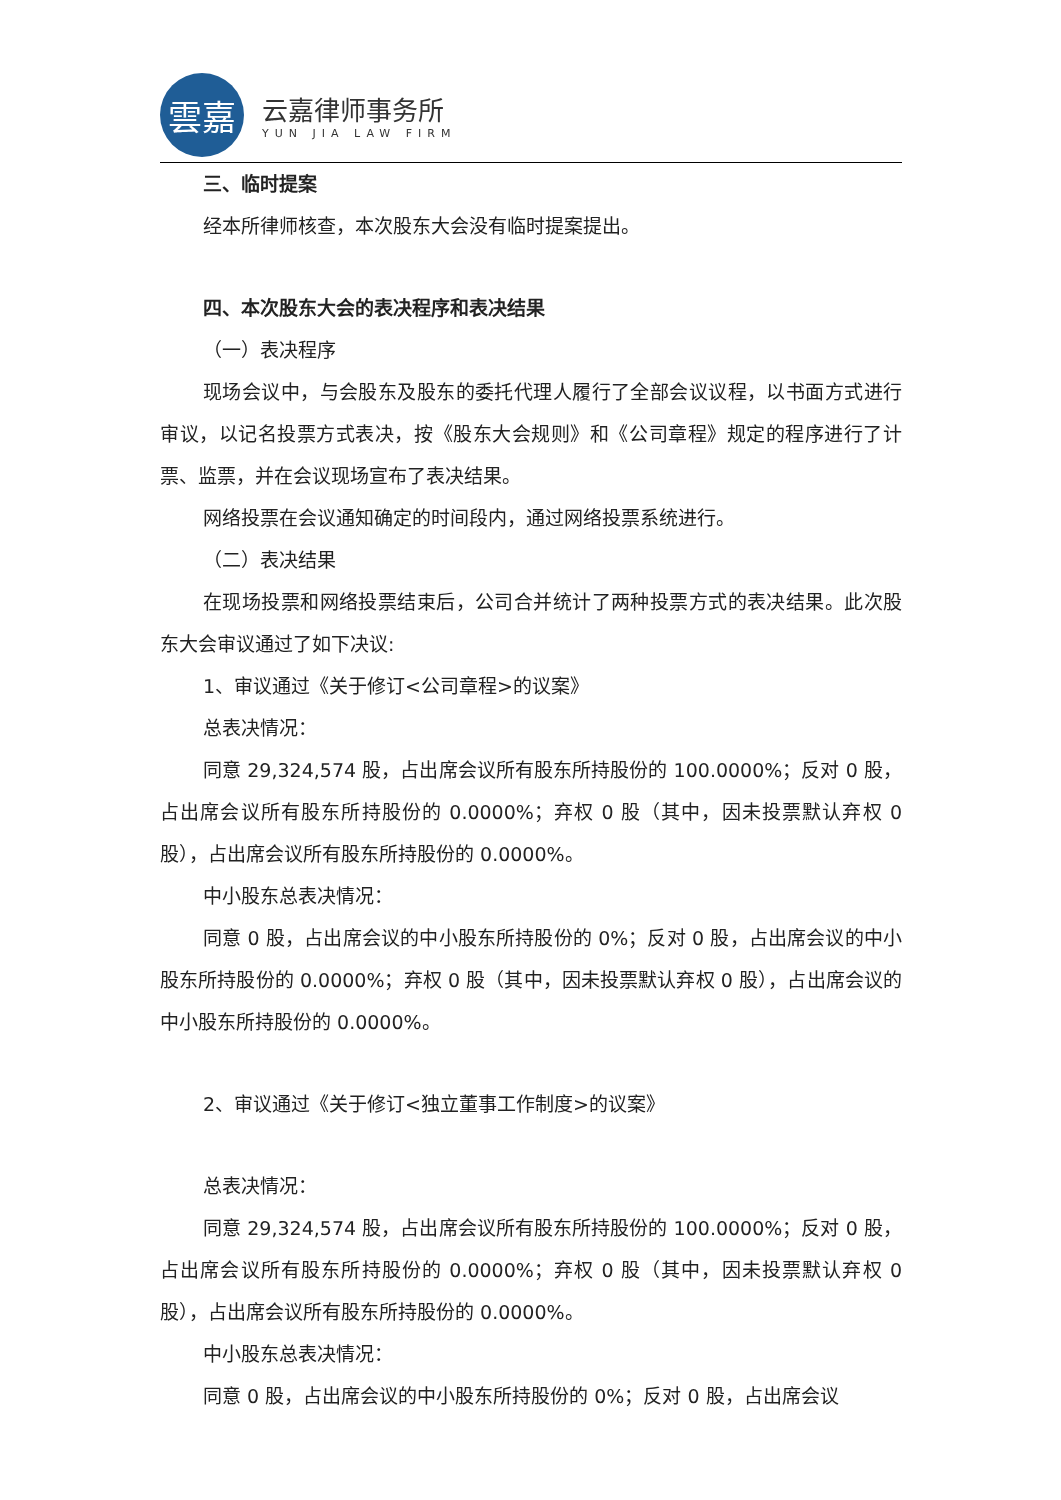雲嘉
云嘉律师事务所
YUN JIA LAW FIRM
三、临时提案
经本所律师核查，本次股东大会没有临时提案提出。
四、本次股东大会的表决程序和表决结果
（一）表决程序
现场会议中，与会股东及股东的委托代理人履行了全部会议议程，以书面方式进行审议，以记名投票方式表决，按《股东大会规则》和《公司章程》规定的程序进行了计票、监票，并在会议现场宣布了表决结果。
网络投票在会议通知确定的时间段内，通过网络投票系统进行。
（二）表决结果
在现场投票和网络投票结束后，公司合并统计了两种投票方式的表决结果。此次股东大会审议通过了如下决议:
1、审议通过《关于修订<公司章程>的议案》
总表决情况：
同意 29,324,574 股，占出席会议所有股东所持股份的 100.0000%；反对 0 股，占出席会议所有股东所持股份的 0.0000%；弃权 0 股（其中，因未投票默认弃权 0 股），占出席会议所有股东所持股份的 0.0000%。
中小股东总表决情况：
同意 0 股，占出席会议的中小股东所持股份的 0%；反对 0 股，占出席会议的中小股东所持股份的 0.0000%；弃权 0 股（其中，因未投票默认弃权 0 股），占出席会议的中小股东所持股份的 0.0000%。
2、审议通过《关于修订<独立董事工作制度>的议案》
总表决情况：
同意 29,324,574 股，占出席会议所有股东所持股份的 100.0000%；反对 0 股，占出席会议所有股东所持股份的 0.0000%；弃权 0 股（其中，因未投票默认弃权 0 股），占出席会议所有股东所持股份的 0.0000%。
中小股东总表决情况：
同意 0 股，占出席会议的中小股东所持股份的 0%；反对 0 股，占出席会议